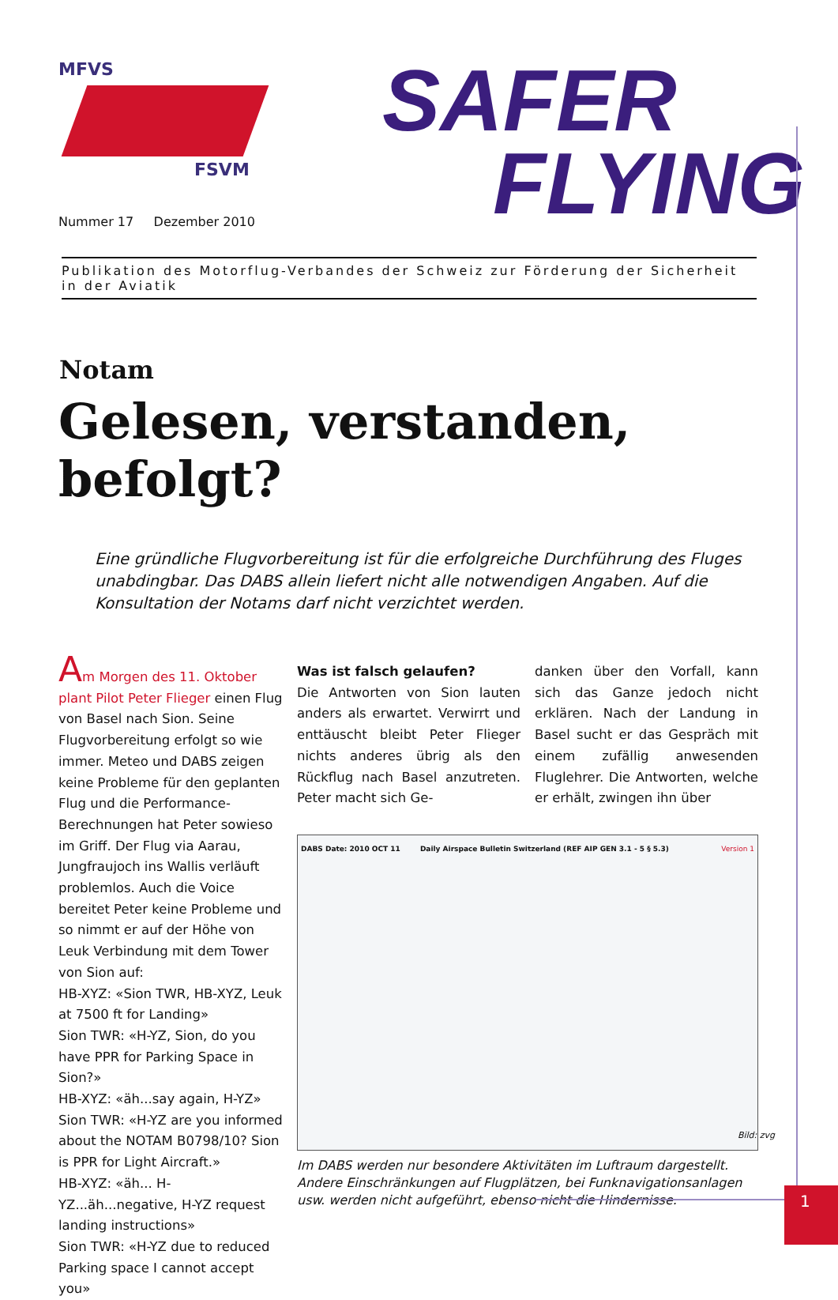MFVS
FSVM
Nummer 17 Dezember 2010
SAFER
FLYING
Publikation des Motorflug-Verbandes der Schweiz zur Förderung der Sicherheit in der Aviatik
Notam
Gelesen, verstanden, befolgt?
Eine gründliche Flugvorbereitung ist für die erfolgreiche Durchführung des Fluges unabdingbar. Das DABS allein liefert nicht alle notwendigen Angaben. Auf die Konsultation der Notams darf nicht verzichtet werden.
Am Morgen des 11. Oktober plant Pilot Peter Flieger einen Flug von Basel nach Sion. Seine Flugvorbereitung erfolgt so wie immer. Meteo und DABS zeigen keine Probleme für den geplanten Flug und die Performance-Berechnungen hat Peter sowieso im Griff. Der Flug via Aarau, Jungfraujoch ins Wallis verläuft problemlos. Auch die Voice bereitet Peter keine Probleme und so nimmt er auf der Höhe von Leuk Verbindung mit dem Tower von Sion auf:
HB-XYZ: «Sion TWR, HB-XYZ, Leuk at 7500 ft for Landing»
Sion TWR: «H-YZ, Sion, do you have PPR for Parking Space in Sion?»
HB-XYZ: «äh...say again, H-YZ»
Sion TWR: «H-YZ are you informed about the NOTAM B0798/10? Sion is PPR for Light Aircraft.»
HB-XYZ: «äh... H-YZ...äh...negative, H-YZ request landing instructions»
Sion TWR: «H-YZ due to reduced Parking space I cannot accept you»
Was ist falsch gelaufen?
Die Antworten von Sion lauten anders als erwartet. Verwirrt und enttäuscht bleibt Peter Flieger nichts anderes übrig als den Rückflug nach Basel anzutreten. Peter macht sich Ge-
danken über den Vorfall, kann sich das Ganze jedoch nicht erklären. Nach der Landung in Basel sucht er das Gespräch mit einem zufällig anwesenden Fluglehrer. Die Antworten, welche er erhält, zwingen ihn über
DABS Date: 2010 OCT 11 Daily Airspace Bulletin Switzerland (REF AIP GEN 3.1 - 5 § 5.3) Version 1
Bild: zvg
Im DABS werden nur besondere Aktivitäten im Luftraum dargestellt. Andere Einschränkungen auf Flugplätzen, bei Funknavigationsanlagen usw. werden nicht aufgeführt, ebenso nicht die Hindernisse.
1